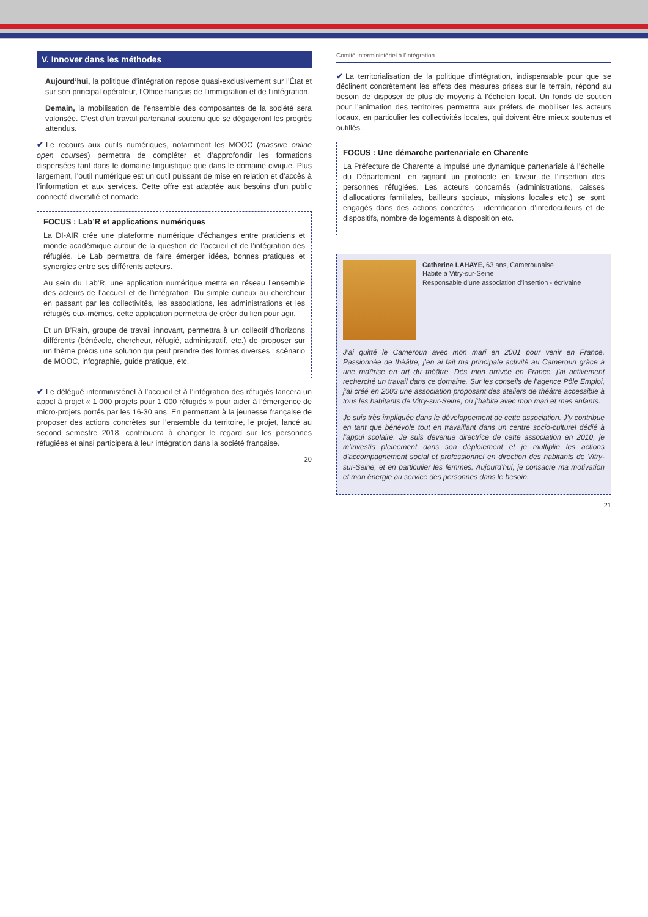V. Innover dans les méthodes
Aujourd’hui, la politique d’intégration repose quasi-exclusivement sur l’État et sur son principal opérateur, l’Office français de l’immigration et de l’intégration.
Demain, la mobilisation de l’ensemble des composantes de la société sera valorisée. C’est d’un travail partenarial soutenu que se dégageront les progrès attendus.
✔ Le recours aux outils numériques, notamment les MOOC (massive online open courses) permettra de compléter et d’approfondir les formations dispensées tant dans le domaine linguistique que dans le domaine civique. Plus largement, l’outil numérique est un outil puissant de mise en relation et d’accès à l’information et aux services. Cette offre est adaptée aux besoins d’un public connecté diversifié et nomade.
FOCUS : Lab’R et applications numériques
La DI-AIR crée une plateforme numérique d’échanges entre praticiens et monde académique autour de la question de l’accueil et de l’intégration des réfugiés. Le Lab permettra de faire émerger idées, bonnes pratiques et synergies entre ses différents acteurs.
Au sein du Lab’R, une application numérique mettra en réseau l’ensemble des acteurs de l’accueil et de l’intégration. Du simple curieux au chercheur en passant par les collectivités, les associations, les administrations et les réfugiés eux-mêmes, cette application permettra de créer du lien pour agir.
Et un B’Rain, groupe de travail innovant, permettra à un collectif d’horizons différents (bénévole, chercheur, réfugié, administratif, etc.) de proposer sur un thème précis une solution qui peut prendre des formes diverses : scénario de MOOC, infographie, guide pratique, etc.
✔ Le délégué interministériel à l’accueil et à l’intégration des réfugiés lancera un appel à projet « 1 000 projets pour 1 000 réfugiés » pour aider à l’émergence de micro-projets portés par les 16-30 ans. En permettant à la jeunesse française de proposer des actions concrètes sur l’ensemble du territoire, le projet, lancé au second semestre 2018, contribuera à changer le regard sur les personnes réfugiées et ainsi participera à leur intégration dans la société française.
20
Comité interministériel à l’intégration
✔ La territorialisation de la politique d’intégration, indispensable pour que se déclinent concrètement les effets des mesures prises sur le terrain, répond au besoin de disposer de plus de moyens à l’échelon local. Un fonds de soutien pour l’animation des territoires permettra aux préfets de mobiliser les acteurs locaux, en particulier les collectivités locales, qui doivent être mieux soutenus et outillés.
FOCUS : Une démarche partenariale en Charente
La Préfecture de Charente a impulsé une dynamique partenariale à l’échelle du Département, en signant un protocole en faveur de l’insertion des personnes réfugiées. Les acteurs concernés (administrations, caisses d’allocations familiales, bailleurs sociaux, missions locales etc.) se sont engagés dans des actions concrètes : identification d’interlocuteurs et de dispositifs, nombre de logements à disposition etc.
Catherine LAHAYE, 63 ans, Camerounaise
Habite à Vitry-sur-Seine
Responsable d’une association d’insertion - écrivaine
J’ai quitté le Cameroun avec mon mari en 2001 pour venir en France. Passionnée de théâtre, j’en ai fait ma principale activité au Cameroun grâce à une maîtrise en art du théâtre. Dès mon arrivée en France, j’ai activement recherché un travail dans ce domaine. Sur les conseils de l’agence Pôle Emploi, j’ai créé en 2003 une association proposant des ateliers de théâtre accessible à tous les habitants de Vitry-sur-Seine, où j’habite avec mon mari et mes enfants.
Je suis très impliquée dans le développement de cette association. J’y contribue en tant que bénévole tout en travaillant dans un centre socio-culturel dédié à l’appui scolaire. Je suis devenue directrice de cette association en 2010, je m’investis pleinement dans son déploiement et je multiplie les actions d’accompagnement social et professionnel en direction des habitants de Vitry-sur-Seine, et en particulier les femmes. Aujourd’hui, je consacre ma motivation et mon énergie au service des personnes dans le besoin.
21